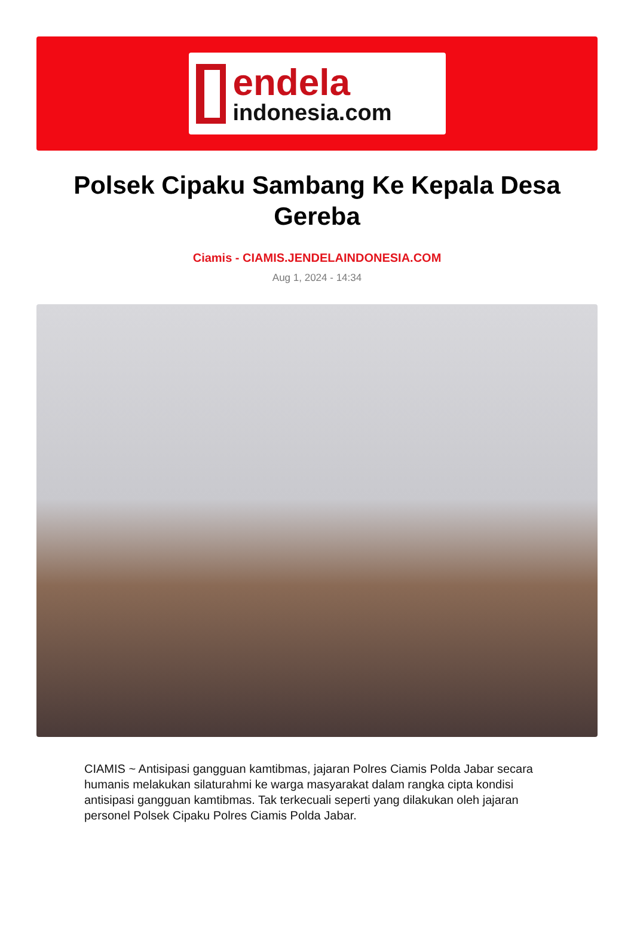endela
indonesia.com
Polsek Cipaku Sambang Ke Kepala Desa Gereba
Ciamis - CIAMIS.JENDELAINDONESIA.COM
Aug 1, 2024 - 14:34
CIAMIS ~ Antisipasi gangguan kamtibmas, jajaran Polres Ciamis Polda Jabar secara humanis melakukan silaturahmi ke warga masyarakat dalam rangka cipta kondisi antisipasi gangguan kamtibmas. Tak terkecuali seperti yang dilakukan oleh jajaran personel Polsek Cipaku Polres Ciamis Polda Jabar.